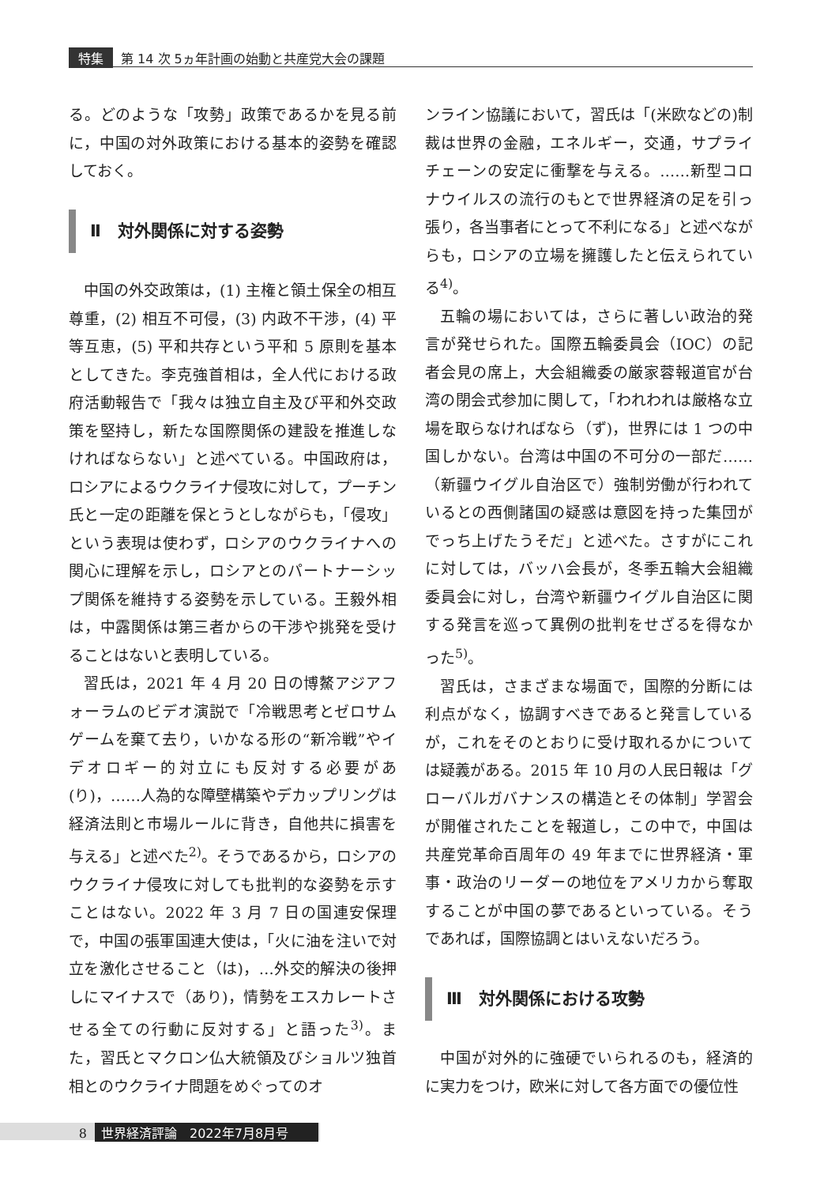特集 第 14 次 5ヵ年計画の始動と共産党大会の課題
る。どのような「攻勢」政策であるかを見る前に，中国の対外政策における基本的姿勢を確認しておく。
Ⅱ　対外関係に対する姿勢
中国の外交政策は，(1) 主権と領土保全の相互尊重，(2) 相互不可侵，(3) 内政不干渉，(4) 平等互恵，(5) 平和共存という平和 5 原則を基本としてきた。李克強首相は，全人代における政府活動報告で「我々は独立自主及び平和外交政策を堅持し，新たな国際関係の建設を推進しなければならない」と述べている。中国政府は，ロシアによるウクライナ侵攻に対して，プーチン氏と一定の距離を保とうとしながらも，「侵攻」という表現は使わず，ロシアのウクライナへの関心に理解を示し，ロシアとのパートナーシップ関係を維持する姿勢を示している。王毅外相は，中露関係は第三者からの干渉や挑発を受けることはないと表明している。
習氏は，2021 年 4 月 20 日の博鰲アジアフォーラムのビデオ演説で「冷戦思考とゼロサムゲームを棄て去り，いかなる形の“新冷戦”やイデオロギー的対立にも反対する必要があ(り)，……人為的な障壁構築やデカップリングは経済法則と市場ルールに背き，自他共に損害を与える」と述べた<sup>2)</sup>。そうであるから，ロシアのウクライナ侵攻に対しても批判的な姿勢を示すことはない。2022 年 3 月 7 日の国連安保理で，中国の張軍国連大使は，「火に油を注いで対立を激化させること（は)，…外交的解決の後押しにマイナスで（あり)，情勢をエスカレートさせる全ての行動に反対する」と語った<sup>3)</sup>。また，習氏とマクロン仏大統領及びショルツ独首相とのウクライナ問題をめぐってのオ
ンライン協議において，習氏は「(米欧などの)制裁は世界の金融，エネルギー，交通，サプライチェーンの安定に衝撃を与える。……新型コロナウイルスの流行のもとで世界経済の足を引っ張り，各当事者にとって不利になる」と述べながらも，ロシアの立場を擁護したと伝えられている<sup>4)</sup>。
五輪の場においては，さらに著しい政治的発言が発せられた。国際五輪委員会（IOC）の記者会見の席上，大会組織委の厳家蓉報道官が台湾の閉会式参加に関して，「われわれは厳格な立場を取らなければなら（ず)，世界には 1 つの中国しかない。台湾は中国の不可分の一部だ……（新疆ウイグル自治区で）強制労働が行われているとの西側諸国の疑惑は意図を持った集団がでっち上げたうそだ」と述べた。さすがにこれに対しては，バッハ会長が，冬季五輪大会組織委員会に対し，台湾や新疆ウイグル自治区に関する発言を巡って異例の批判をせざるを得なかった<sup>5)</sup>。
習氏は，さまざまな場面で，国際的分断には利点がなく，協調すべきであると発言しているが，これをそのとおりに受け取れるかについては疑義がある。2015 年 10 月の人民日報は「グローバルガバナンスの構造とその体制」学習会が開催されたことを報道し，この中で，中国は共産党革命百周年の 49 年までに世界経済・軍事・政治のリーダーの地位をアメリカから奪取することが中国の夢であるといっている。そうであれば，国際協調とはいえないだろう。
Ⅲ　対外関係における攻勢
中国が対外的に強硬でいられるのも，経済的に実力をつけ，欧米に対して各方面での優位性
8 世界経済評論　2022年7月8月号